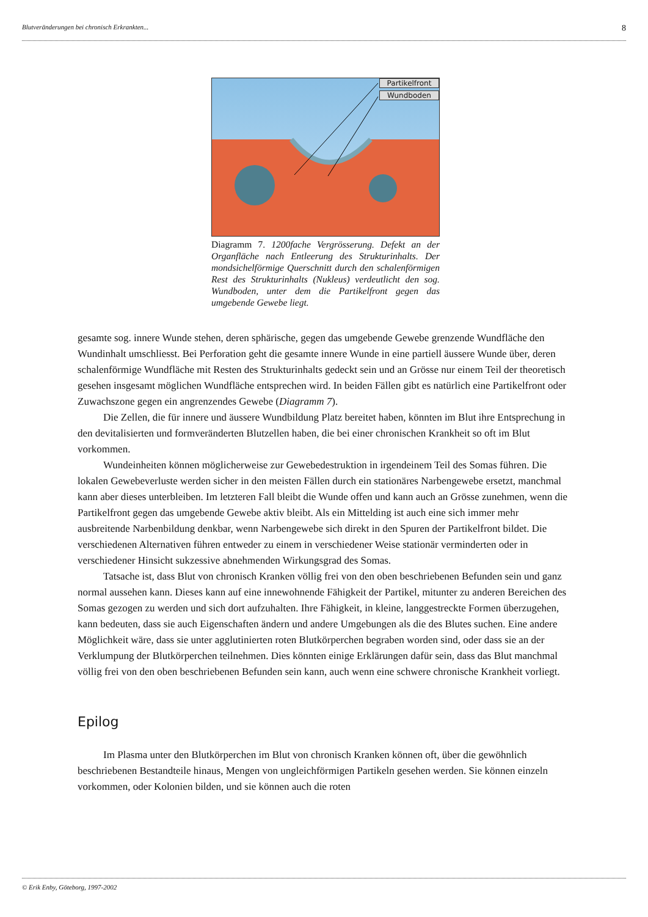Blutveränderungen bei chronisch Erkrankten... 8
Partikelfront
Wundboden
Diagramm 7. 1200fache Vergrösserung. Defekt an der Organfläche nach Entleerung des Strukturinhalts. Der mondsichelförmige Querschnitt durch den schalenförmigen Rest des Strukturinhalts (Nukleus) verdeutlicht den sog. Wundboden, unter dem die Partikelfront gegen das umgebende Gewebe liegt.
gesamte sog. innere Wunde stehen, deren sphärische, gegen das umgebende Gewebe grenzende Wundfläche den Wundinhalt umschliesst. Bei Perforation geht die gesamte innere Wunde in eine partiell äussere Wunde über, deren schalenförmige Wundfläche mit Resten des Strukturinhalts gedeckt sein und an Grösse nur einem Teil der theoretisch gesehen insgesamt möglichen Wundfläche entsprechen wird. In beiden Fällen gibt es natürlich eine Partikelfront oder Zuwachszone gegen ein angrenzendes Gewebe (Diagramm 7).
Die Zellen, die für innere und äussere Wundbildung Platz bereitet haben, könnten im Blut ihre Entsprechung in den devitalisierten und formveränderten Blutzellen haben, die bei einer chronischen Krankheit so oft im Blut vorkommen.
Wundeinheiten können möglicherweise zur Gewebedestruktion in irgendeinem Teil des Somas führen. Die lokalen Gewebeverluste werden sicher in den meisten Fällen durch ein stationäres Narbengewebe ersetzt, manchmal kann aber dieses unterbleiben. Im letzteren Fall bleibt die Wunde offen und kann auch an Grösse zunehmen, wenn die Partikelfront gegen das umgebende Gewebe aktiv bleibt. Als ein Mittelding ist auch eine sich immer mehr ausbreitende Narbenbildung denkbar, wenn Narbengewebe sich direkt in den Spuren der Partikelfront bildet. Die verschiedenen Alternativen führen entweder zu einem in verschiedener Weise stationär verminderten oder in verschiedener Hinsicht sukzessive abnehmenden Wirkungsgrad des Somas.
Tatsache ist, dass Blut von chronisch Kranken völlig frei von den oben beschriebenen Befunden sein und ganz normal aussehen kann. Dieses kann auf eine innewohnende Fähigkeit der Partikel, mitunter zu anderen Bereichen des Somas gezogen zu werden und sich dort aufzuhalten. Ihre Fähigkeit, in kleine, langgestreckte Formen überzugehen, kann bedeuten, dass sie auch Eigenschaften ändern und andere Umgebungen als die des Blutes suchen. Eine andere Möglichkeit wäre, dass sie unter agglutinierten roten Blutkörperchen begraben worden sind, oder dass sie an der Verklumpung der Blutkörperchen teilnehmen. Dies könnten einige Erklärungen dafür sein, dass das Blut manchmal völlig frei von den oben beschriebenen Befunden sein kann, auch wenn eine schwere chronische Krankheit vorliegt.
Epilog
Im Plasma unter den Blutkörperchen im Blut von chronisch Kranken können oft, über die gewöhnlich beschriebenen Bestandteile hinaus, Mengen von ungleichförmigen Partikeln gesehen werden. Sie können einzeln vorkommen, oder Kolonien bilden, und sie können auch die roten
© Erik Enby, Göteborg, 1997-2002